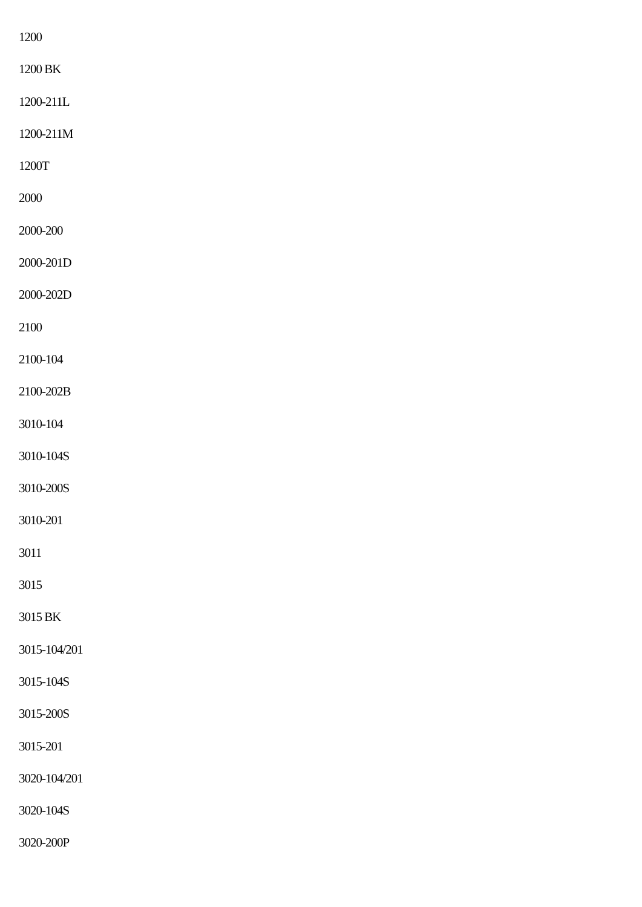1200
1200 BK
1200-211L
1200-211M
1200T
2000
2000-200
2000-201D
2000-202D
2100
2100-104
2100-202B
3010-104
3010-104S
3010-200S
3010-201
3011
3015
3015 BK
3015-104/201
3015-104S
3015-200S
3015-201
3020-104/201
3020-104S
3020-200P